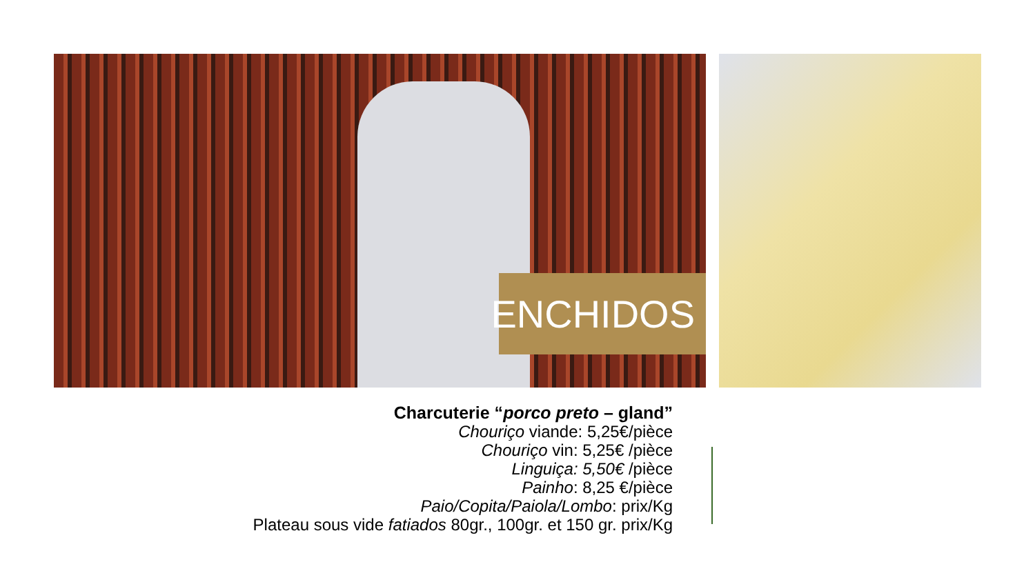ENCHIDOS
Charcuterie “porco preto – gland”
Chouriço viande: 5,25€/pièce
Chouriço vin: 5,25€ /pièce
Linguiça: 5,50€ /pièce
Painho: 8,25 €/pièce
Paio/Copita/Paiola/Lombo: prix/Kg
Plateau sous vide fatiados 80gr., 100gr. et 150 gr. prix/Kg